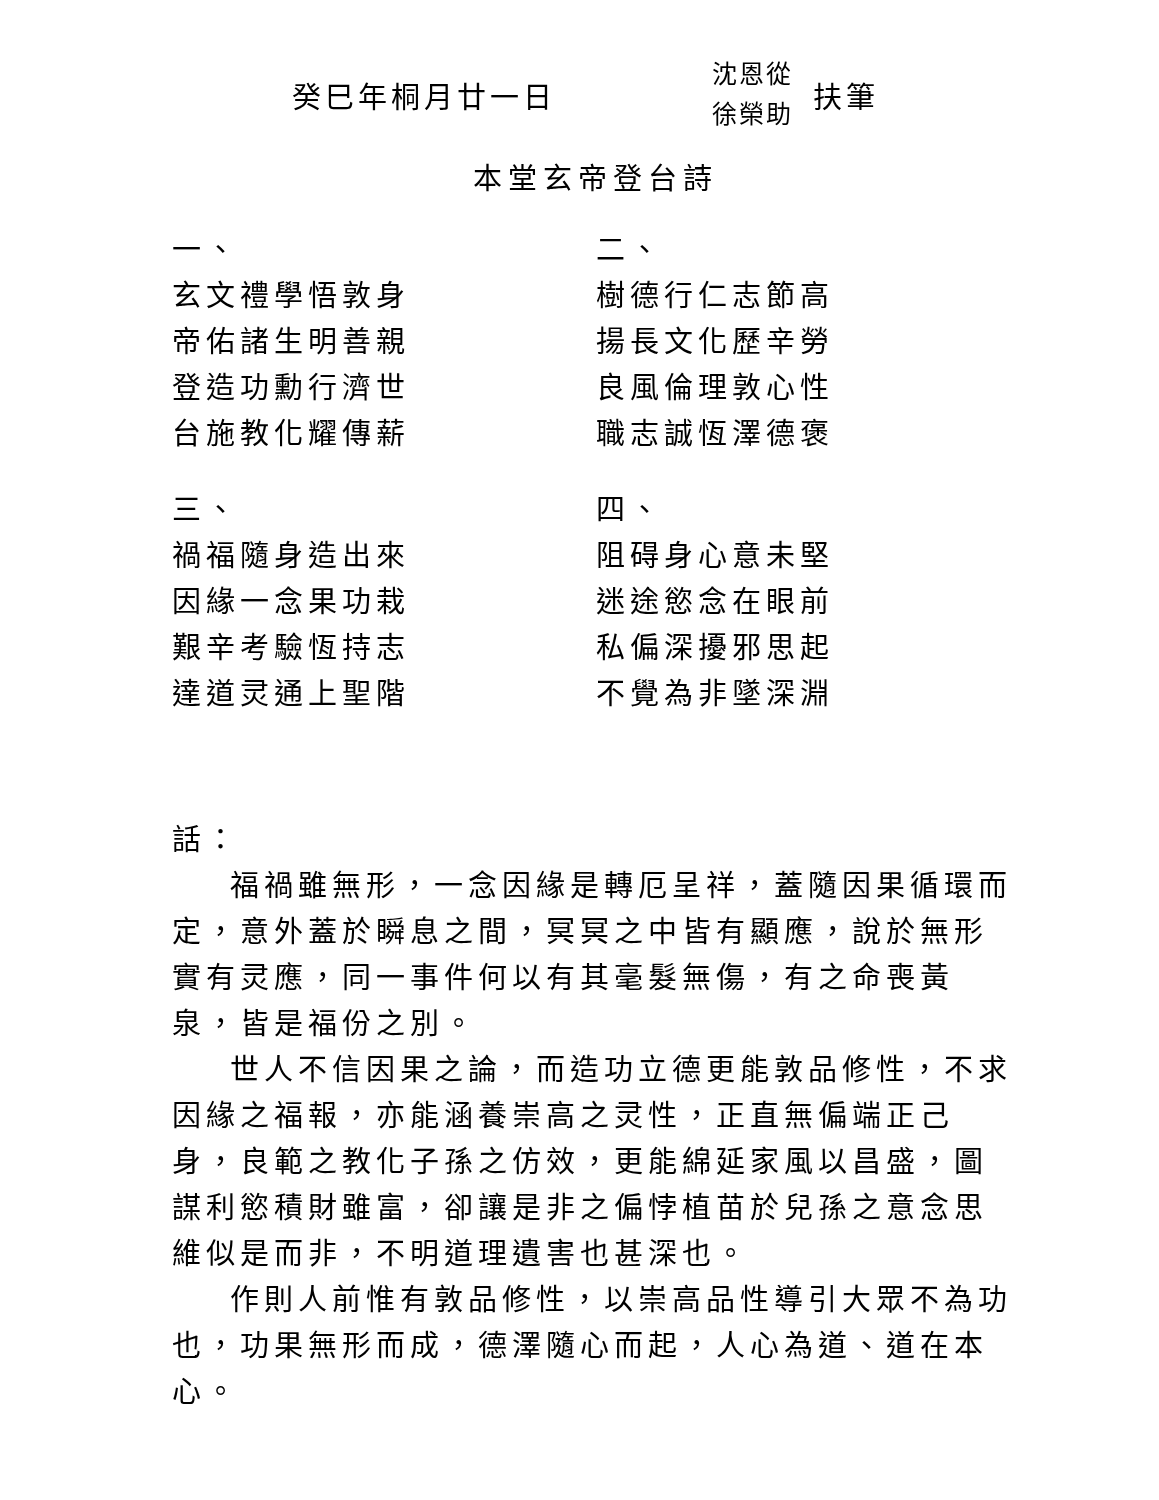癸巳年桐月廿一日
沈恩從
徐榮助
扶筆
本堂玄帝登台詩
一、
玄文禮學悟敦身
帝佑諸生明善親
登造功勳行濟世
台施教化耀傳薪
三、
禍福隨身造出來
因緣一念果功栽
艱辛考驗恆持志
達道灵通上聖階
二、
樹德行仁志節高
揚長文化歷辛勞
良風倫理敦心性
職志誠恆澤德褒
四、
阻碍身心意未堅
迷途慾念在眼前
私偏深擾邪思起
不覺為非墜深淵
話：
福禍雖無形，一念因緣是轉厄呈祥，蓋隨因果循環而定，意外蓋於瞬息之間，冥冥之中皆有顯應，說於無形實有灵應，同一事件何以有其毫髮無傷，有之命喪黃泉，皆是福份之別。
世人不信因果之論，而造功立德更能敦品修性，不求因緣之福報，亦能涵養崇高之灵性，正直無偏端正己身，良範之教化子孫之仿效，更能綿延家風以昌盛，圖謀利慾積財雖富，卻讓是非之偏悖植苗於兒孫之意念思維似是而非，不明道理遺害也甚深也。
作則人前惟有敦品修性，以崇高品性導引大眾不為功也，功果無形而成，德澤隨心而起，人心為道、道在本心。